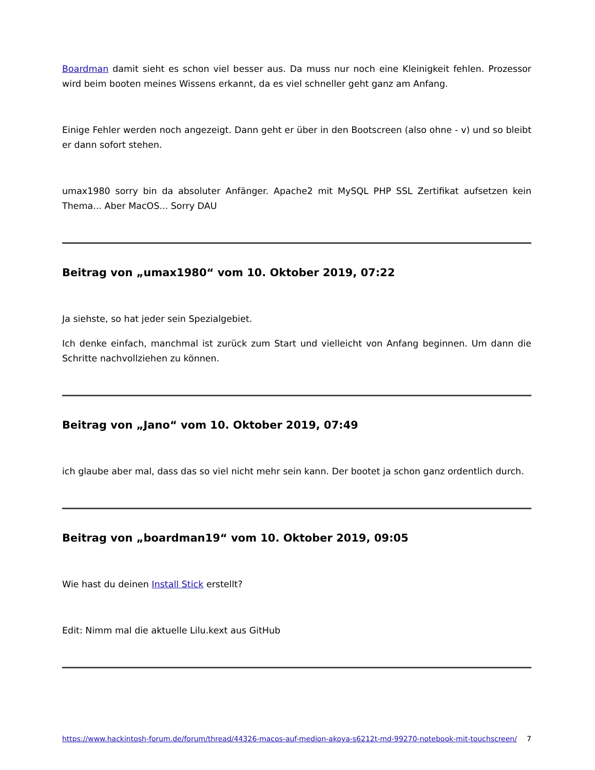Boardman damit sieht es schon viel besser aus. Da muss nur noch eine Kleinigkeit fehlen. Prozessor wird beim booten meines Wissens erkannt, da es viel schneller geht ganz am Anfang.
Einige Fehler werden noch angezeigt. Dann geht er über in den Bootscreen (also ohne - v) und so bleibt er dann sofort stehen.
umax1980 sorry bin da absoluter Anfänger. Apache2 mit MySQL PHP SSL Zertifikat aufsetzen kein Thema... Aber MacOS... Sorry DAU
Beitrag von „umax1980“ vom 10. Oktober 2019, 07:22
Ja siehste, so hat jeder sein Spezialgebiet.
Ich denke einfach, manchmal ist zurück zum Start und vielleicht von Anfang beginnen. Um dann die Schritte nachvollziehen zu können.
Beitrag von „Jano“ vom 10. Oktober 2019, 07:49
ich glaube aber mal, dass das so viel nicht mehr sein kann. Der bootet ja schon ganz ordentlich durch.
Beitrag von „boardman19“ vom 10. Oktober 2019, 09:05
Wie hast du deinen Install Stick erstellt?
Edit: Nimm mal die aktuelle Lilu.kext aus GitHub
https://www.hackintosh-forum.de/forum/thread/44326-macos-auf-medion-akoya-s6212t-md-99270-notebook-mit-touchscreen/ 7